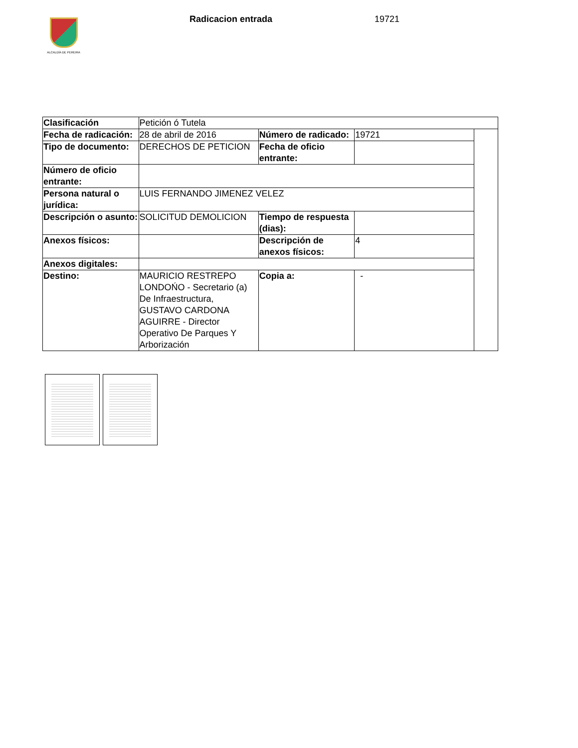ALCALDÍA DE PEREIRA
Radicacion entrada 19721
| Clasificación | Petición ó Tutela | | | |
| Fecha de radicación: | 28 de abril de 2016 | Número de radicado: | 19721 | |
| Tipo de documento: | DERECHOS DE PETICION | Fecha de oficio entrante: | | |
| Número de oficio entrante: | | | | |
| Persona natural o jurídica: | LUIS FERNANDO JIMENEZ VELEZ | | | |
| Descripción o asunto: | SOLICITUD DEMOLICION | Tiempo de respuesta (dias): | | |
| Anexos físicos: | | Descripción de anexos físicos: | 4 | |
| Anexos digitales: | | | | |
| Destino: | MAURICIO RESTREPO LONDOŃO - Secretario (a) De Infraestructura, GUSTAVO CARDONA AGUIRRE - Director Operativo De Parques Y Arborización | Copia a: | - | |